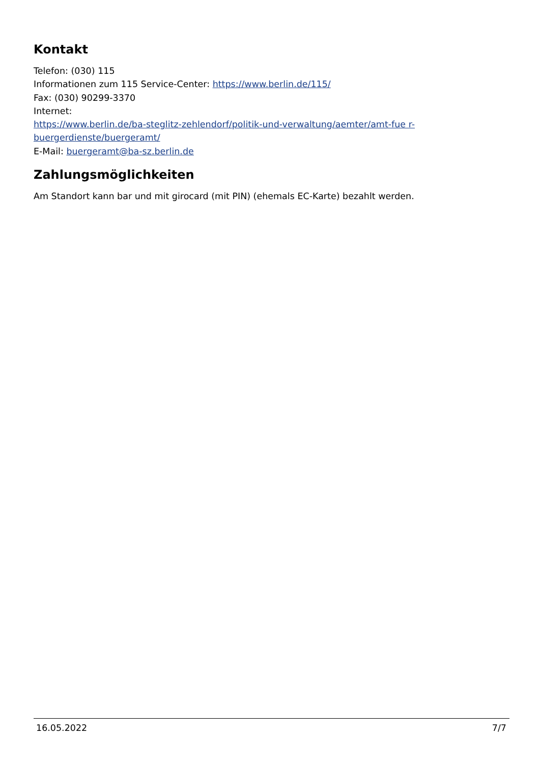Kontakt
Telefon: (030) 115
Informationen zum 115 Service-Center: https://www.berlin.de/115/
Fax: (030) 90299-3370
Internet:
https://www.berlin.de/ba-steglitz-zehlendorf/politik-und-verwaltung/aemter/amt-fue r-buergerdienste/buergeramt/
E-Mail: buergeramt@ba-sz.berlin.de
Zahlungsmöglichkeiten
Am Standort kann bar und mit girocard (mit PIN) (ehemals EC-Karte) bezahlt werden.
16.05.2022 7/7